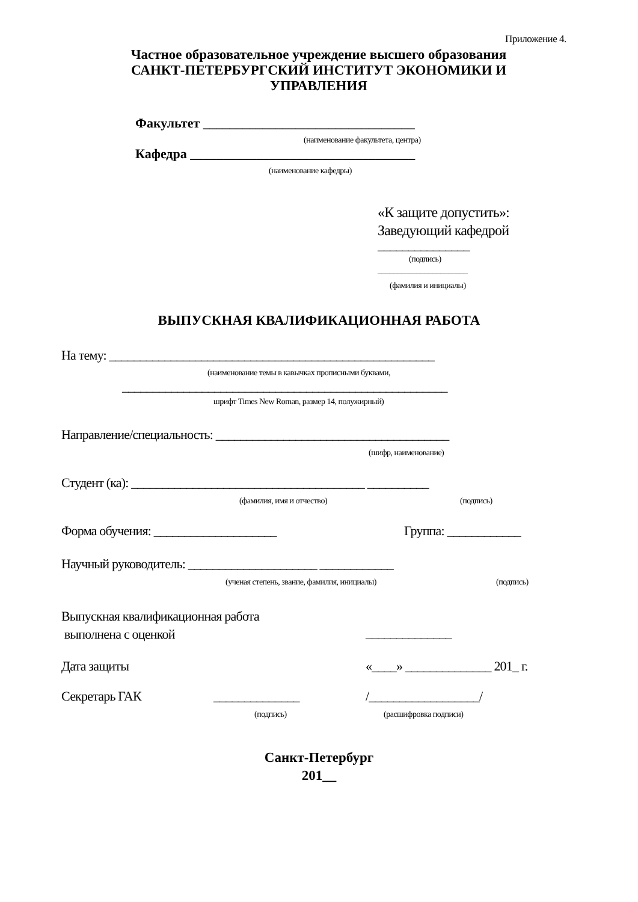Приложение 4.
Частное образовательное учреждение высшего образования
САНКТ-ПЕТЕРБУРГСКИЙ ИНСТИТУТ ЭКОНОМИКИ И
УПРАВЛЕНИЯ
Факультет ________________________________
(наименование факультета, центра)
Кафедра __________________________________
(наименование кафедры)
«К защите допустить»:
Заведующий кафедрой
_______________
(подпись)
_______________________
(фамилия и инициалы)
ВЫПУСКНАЯ КВАЛИФИКАЦИОННАЯ РАБОТА
На тему: _____________________________________________________
(наименование темы в кавычках прописными буквами,
_____________________________________________________
шрифт Times New Roman, размер 14, полужирный)
Направление/специальность: ______________________________________
(шифр, наименование)
Студент (ка): ______________________________________ __________
(фамилия, имя и отчество) (подпись)
Форма обучения: ____________________ Группа: ____________
Научный руководитель: _____________________ ____________
(ученая степень, звание, фамилия, инициалы) (подпись)
Выпускная квалификационная работа
выполнена с оценкой
______________
Дата защиты «____» ______________ 201_ г.
Секретарь ГАК ______________ /__________________/
(подпись) (расшифровка подписи)
Санкт-Петербург
201__